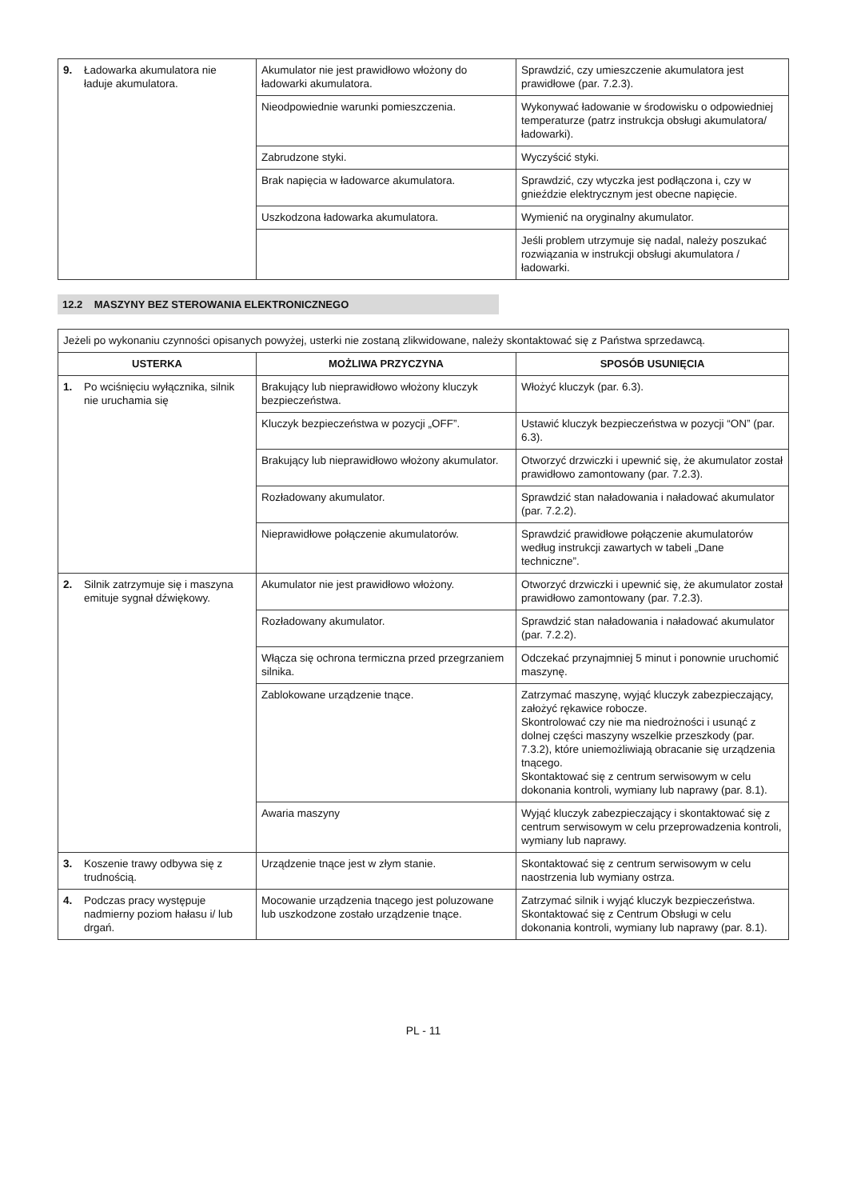| 9. Ładowarka akumulatora nie ładuje akumulatora. | Akumulator nie jest prawidłowo włożony do ładowarki akumulatora. | Sprawdzić, czy umieszczenie akumulatora jest prawidłowe (par. 7.2.3). |
| | Nieodpowiednie warunki pomieszczenia. | Wykonywać ładowanie w środowisku o odpowiedniej temperaturze (patrz instrukcja obsługi akumulatora/ładowarki). |
| | Zabrudzone styki. | Wyczyścić styki. |
| | Brak napięcia w ładowarce akumulatora. | Sprawdzić, czy wtyczka jest podłączona i, czy w gnieździe elektrycznym jest obecne napięcie. |
| | Uszkodzona ładowarka akumulatora. | Wymienić na oryginalny akumulator. |
| | | Jeśli problem utrzymuje się nadal, należy poszukać rozwiązania w instrukcji obsługi akumulatora / ładowarki. |
12.2 MASZYNY BEZ STEROWANIA ELEKTRONICZNEGO
| Jeżeli po wykonaniu czynności opisanych powyżej, usterki nie zostaną zlikwidowane, należy skontaktować się z Państwa sprzedawcą. | | |
| USTERKA | MOŻLIWA PRZYCZYNA | SPOSÓB USUNIĘCIA |
| 1. Po wciśnięciu wyłącznika, silnik nie uruchamia się | Brakujący lub nieprawidłowo włożony kluczyk bezpieczeństwa. | Włożyć kluczyk (par. 6.3). |
| | Kluczyk bezpieczeństwa w pozycji „OFF”. | Ustawić kluczyk bezpieczeństwa w pozycji “ON” (par. 6.3). |
| | Brakujący lub nieprawidłowo włożony akumulator. | Otworzyć drzwiczki i upewnić się, że akumulator został prawidłowo zamontowany (par. 7.2.3). |
| | Rozładowany akumulator. | Sprawdzić stan naładowania i naładować akumulator (par. 7.2.2). |
| | Nieprawidłowe połączenie akumulatorów. | Sprawdzić prawidłowe połączenie akumulatorów według instrukcji zawartych w tabeli „Dane techniczne”. |
| 2. Silnik zatrzymuje się i maszyna emituje sygnał dźwiękowy. | Akumulator nie jest prawidłowo włożony. | Otworzyć drzwiczki i upewnić się, że akumulator został prawidłowo zamontowany (par. 7.2.3). |
| | Rozładowany akumulator. | Sprawdzić stan naładowania i naładować akumulator (par. 7.2.2). |
| | Włącza się ochrona termiczna przed przegrzaniem silnika. | Odczekać przynajmniej 5 minut i ponownie uruchomić maszynę. |
| | Zablokowane urządzenie tnące. | Zatrzymać maszynę, wyjąć kluczyk zabezpieczający, założyć rękawice robocze. Skontrolować czy nie ma niedrożności i usunąć z dolnej części maszyny wszelkie przeszkody (par. 7.3.2), które uniemożliwiają obracanie się urządzenia tnącego. Skontaktować się z centrum serwisowym w celu dokonania kontroli, wymiany lub naprawy (par. 8.1). |
| | Awaria maszyny | Wyjąć kluczyk zabezpieczający i skontaktować się z centrum serwisowym w celu przeprowadzenia kontroli, wymiany lub naprawy. |
| 3. Koszenie trawy odbywa się z trudnością. | Urządzenie tnące jest w złym stanie. | Skontaktować się z centrum serwisowym w celu naostrzenia lub wymiany ostrza. |
| 4. Podczas pracy występuje nadmierny poziom hałasu i/ lub drgań. | Mocowanie urządzenia tnącego jest poluzowane lub uszkodzone zostało urządzenie tnące. | Zatrzymać silnik i wyjąć kluczyk bezpieczeństwa. Skontaktować się z Centrum Obsługi w celu dokonania kontroli, wymiany lub naprawy (par. 8.1). |
PL - 11